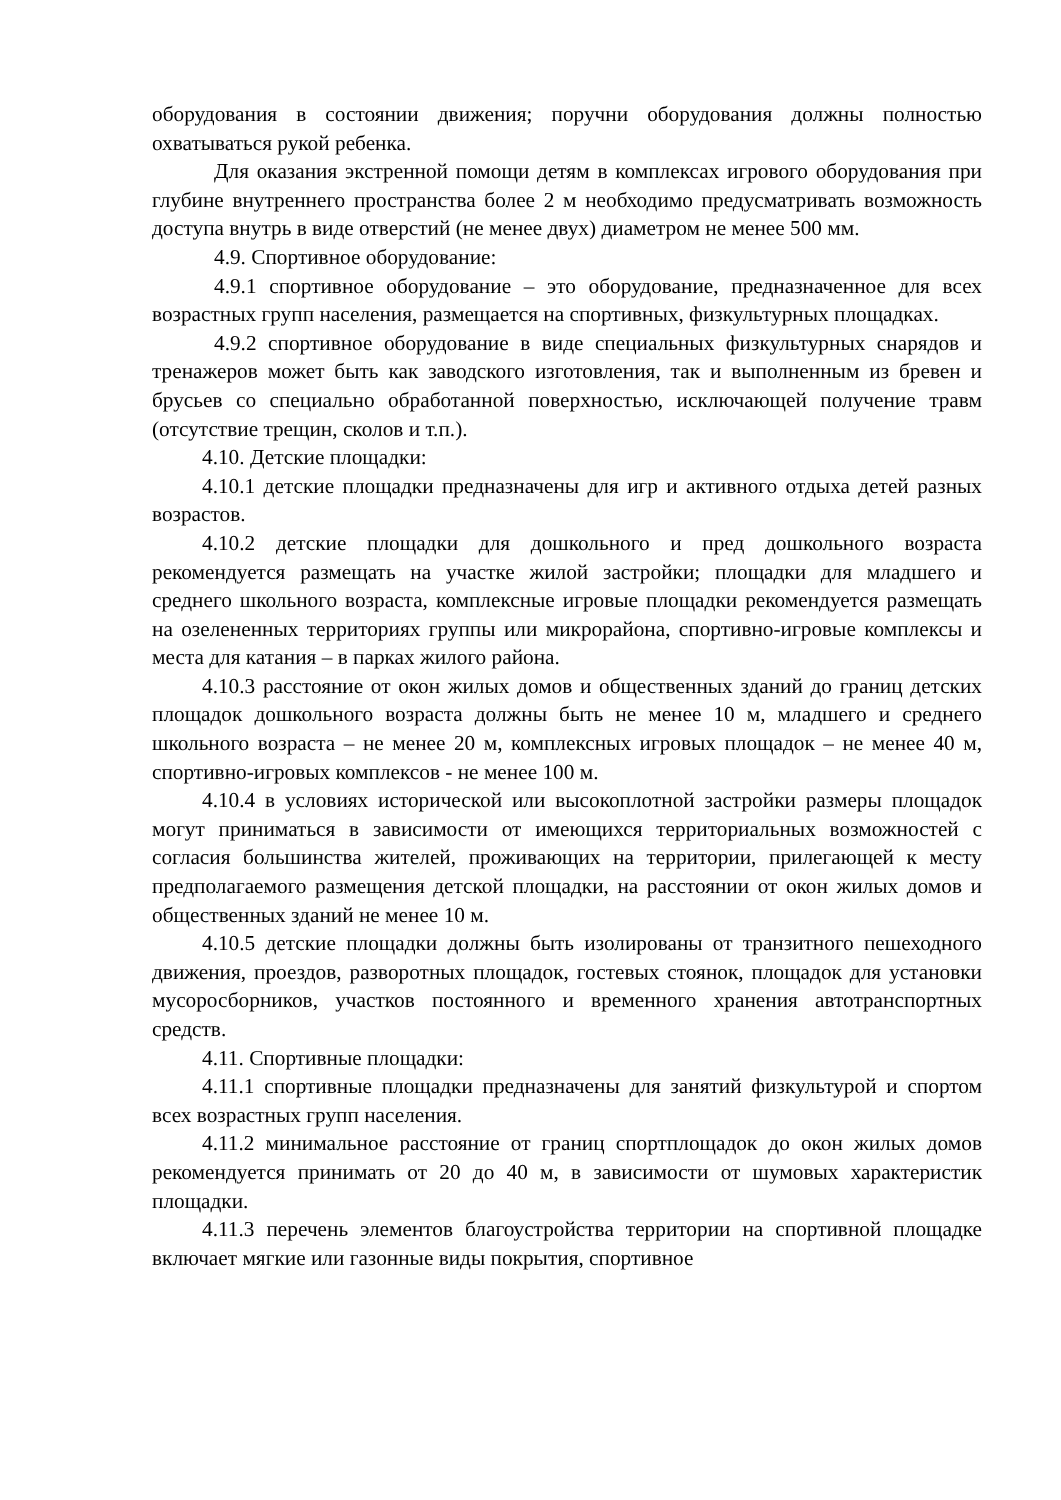оборудования в состоянии движения; поручни оборудования должны полностью охватываться рукой ребенка.
Для оказания экстренной помощи детям в комплексах игрового оборудования при глубине внутреннего пространства более 2 м необходимо предусматривать возможность доступа внутрь в виде отверстий (не менее двух) диаметром не менее 500 мм.
4.9. Спортивное оборудование:
4.9.1 спортивное оборудование – это оборудование, предназначенное для всех возрастных групп населения, размещается на спортивных, физкультурных площадках.
4.9.2 спортивное оборудование в виде специальных физкультурных снарядов и тренажеров может быть как заводского изготовления, так и выполненным из бревен и брусьев со специально обработанной поверхностью, исключающей получение травм (отсутствие трещин, сколов и т.п.).
4.10. Детские площадки:
4.10.1 детские площадки предназначены для игр и активного отдыха детей разных возрастов.
4.10.2 детские площадки для дошкольного и пред дошкольного возраста рекомендуется размещать на участке жилой застройки; площадки для младшего и среднего школьного возраста, комплексные игровые площадки рекомендуется размещать на озелененных территориях группы или микрорайона, спортивно-игровые комплексы и места для катания – в парках жилого района.
4.10.3 расстояние от окон жилых домов и общественных зданий до границ детских площадок дошкольного возраста должны быть не менее 10 м, младшего и среднего школьного возраста – не менее 20 м, комплексных игровых площадок – не менее 40 м, спортивно-игровых комплексов - не менее 100 м.
4.10.4 в условиях исторической или высокоплотной застройки размеры площадок могут приниматься в зависимости от имеющихся территориальных возможностей с согласия большинства жителей, проживающих на территории, прилегающей к месту предполагаемого размещения детской площадки, на расстоянии от окон жилых домов и общественных зданий не менее 10 м.
4.10.5 детские площадки должны быть изолированы от транзитного пешеходного движения, проездов, разворотных площадок, гостевых стоянок, площадок для установки мусоросборников, участков постоянного и временного хранения автотранспортных средств.
4.11. Спортивные площадки:
4.11.1 спортивные площадки предназначены для занятий физкультурой и спортом всех возрастных групп населения.
4.11.2 минимальное расстояние от границ спортплощадок до окон жилых домов рекомендуется принимать от 20 до 40 м, в зависимости от шумовых характеристик площадки.
4.11.3 перечень элементов благоустройства территории на спортивной площадке включает мягкие или газонные виды покрытия, спортивное